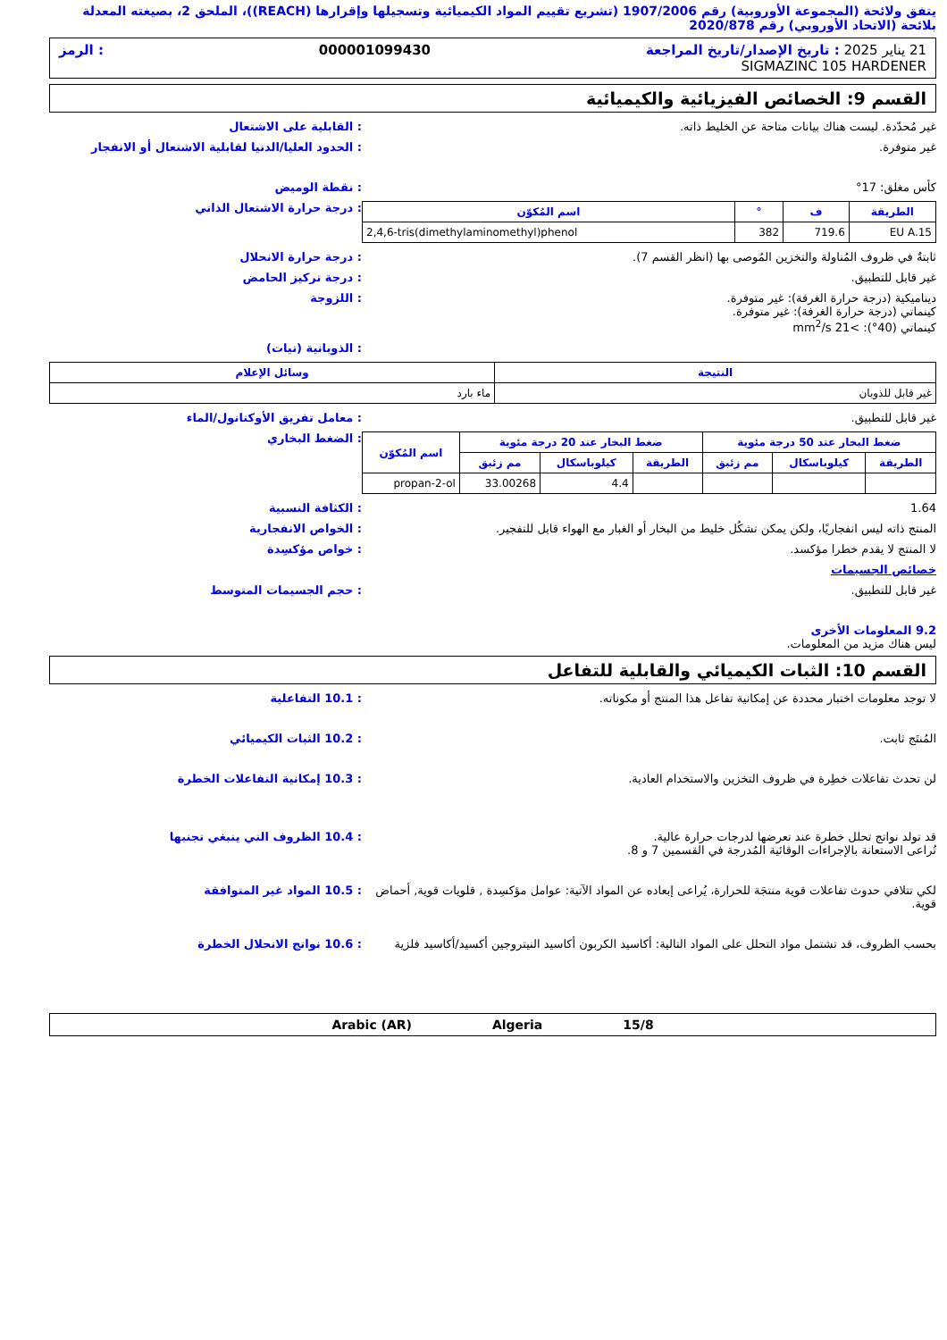يتفق ولائحة (المجموعة الأوروبية) رقم 1907/2006 (تشريع تقييم المواد الكيميائية وتسجيلها وإقرارها (REACH))، الملحق 2، بصيغته المعدلة بلائحة (الاتحاد الأوروبي) رقم 2020/878
21 يناير 2025 : تاريخ الإصدار/تاريخ المراجعة 000001099430: الرمز
SIGMAZINC 105 HARDENER
القسم 9: الخصائص الفيزيائية والكيميائية
غير مُحدّدة. ليست هناك بيانات متاحة عن الخليط ذاته.
: القابلية على الاشتعال
غير متوفرة. : الحدود العليا/الدنيا لقابلية الاشتعال أو الانفجار
كأس مغلق: 17° : نقطة الوميض
| الطريقة | ف | ° | اسم المُكوّن |
| --- | --- | --- | --- |
| EU A.15 | 719.6 | 382 | 2,4,6-tris(dimethylaminomethyl)phenol |
: درجة حرارة الاشتعال الذاتي
ثابتةٌ في ظروف المُناولة والتخزين المُوصى بها (انظر القسم 7).
: درجة حرارة الانحلال
غير قابل للتطبيق. : درجة تركيز الحامض
ديناميكية (درجة حرارة الغرفة): غير متوفرة.
كينماتي (درجة حرارة الغرفة): غير متوفرة.
كينماتي (40°): >21 mm<sup>2</sup>/s
: اللزوجة
: الذوبانية (نيات)
| النتيجة | وسائل الإعلام |
| --- | --- |
| غير قابل للذوبان | ماء بارد |
غير قابل للتطبيق. : معامل تفريق الأوكتانول/الماء
| ضغط البخار عند 50 درجة مئوية | | | ضغط البخار عند 20 درجة مئوية | | | اسم المُكوّن |
| --- | --- | --- | --- | --- | --- | --- |
| الطريقة | كيلوباسكال | مم زئبق | الطريقة | كيلوباسكال | مم زئبق | |
| | | | | 4.4 | 33.00268 | propan-2-ol |
: الضغط البخاري
1.64 : الكثافة النسبية
المنتج ذاته ليس انفجاريًا، ولكن يمكن تشكُل خليط من البخار أو الغبار مع الهواء قابل للتفجير.
: الخواص الانفجارية
لا المنتج لا يقدم خطرا مؤكسد. : خواص مؤكسِدة
خصائص الجسيمات
غير قابل للتطبيق. : حجم الجسيمات المتوسط
9.2 المعلومات الأخرى
ليس هناك مزيد من المعلومات.
القسم 10: الثبات الكيميائي والقابلية للتفاعل
لا توجد معلومات اختبار محددة عن إمكانية تفاعل هذا المنتج أو مكوناته.
: 10.1 التفاعلية
المُنتَج ثابت. : 10.2 الثبات الكيميائي
لن تحدث تفاعلات خطِرة في ظروف التخزين والاستخدام العادية.
: 10.3 إمكانية التفاعلات الخطرة
قد تولد نواتج تحلل خطرة عند تعرضها لدرجات حرارة عالية.
تُراعى الاستعانة بالإجراءات الوقائية المُدرجة في القسمين 7 و 8.
: 10.4 الظروف التي ينبغي تجنبها
لكي تتلافي حدوث تفاعلات قوية منتجَة للحرارة، يُراعى إبعاده عن المواد الآتية: عوامل مؤكسِدة , قلويات قوية, أحماض قوية.
: 10.5 المواد غير المتوافقة
بحسب الظروف، قد تشتمل مواد التحلل على المواد التالية: أكاسيد الكربون أكاسيد النيتروجين أكسيد/أكاسيد فلزية
: 10.6 نواتج الانحلال الخطرة
15/8 Algeria Arabic (AR)